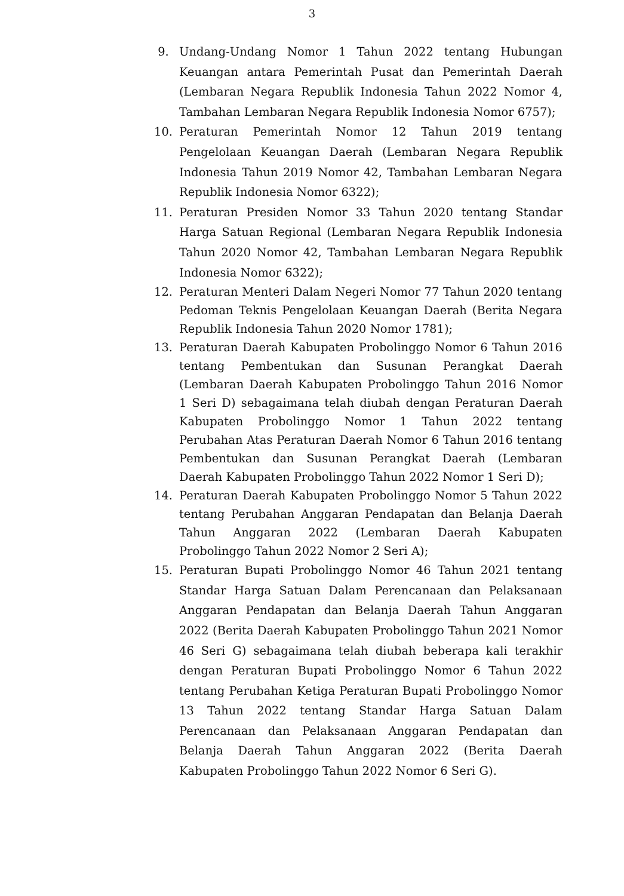3
9. Undang-Undang Nomor 1 Tahun 2022 tentang Hubungan Keuangan antara Pemerintah Pusat dan Pemerintah Daerah (Lembaran Negara Republik Indonesia Tahun 2022 Nomor 4, Tambahan Lembaran Negara Republik Indonesia Nomor 6757);
10. Peraturan Pemerintah Nomor 12 Tahun 2019 tentang Pengelolaan Keuangan Daerah (Lembaran Negara Republik Indonesia Tahun 2019 Nomor 42, Tambahan Lembaran Negara Republik Indonesia Nomor 6322);
11. Peraturan Presiden Nomor 33 Tahun 2020 tentang Standar Harga Satuan Regional (Lembaran Negara Republik Indonesia Tahun 2020 Nomor 42, Tambahan Lembaran Negara Republik Indonesia Nomor 6322);
12. Peraturan Menteri Dalam Negeri Nomor 77 Tahun 2020 tentang Pedoman Teknis Pengelolaan Keuangan Daerah (Berita Negara Republik Indonesia Tahun 2020 Nomor 1781);
13. Peraturan Daerah Kabupaten Probolinggo Nomor 6 Tahun 2016 tentang Pembentukan dan Susunan Perangkat Daerah (Lembaran Daerah Kabupaten Probolinggo Tahun 2016 Nomor 1 Seri D) sebagaimana telah diubah dengan Peraturan Daerah Kabupaten Probolinggo Nomor 1 Tahun 2022 tentang Perubahan Atas Peraturan Daerah Nomor 6 Tahun 2016 tentang Pembentukan dan Susunan Perangkat Daerah (Lembaran Daerah Kabupaten Probolinggo Tahun 2022 Nomor 1 Seri D);
14. Peraturan Daerah Kabupaten Probolinggo Nomor 5 Tahun 2022 tentang Perubahan Anggaran Pendapatan dan Belanja Daerah Tahun Anggaran 2022 (Lembaran Daerah Kabupaten Probolinggo Tahun 2022 Nomor 2 Seri A);
15. Peraturan Bupati Probolinggo Nomor 46 Tahun 2021 tentang Standar Harga Satuan Dalam Perencanaan dan Pelaksanaan Anggaran Pendapatan dan Belanja Daerah Tahun Anggaran 2022 (Berita Daerah Kabupaten Probolinggo Tahun 2021 Nomor 46 Seri G) sebagaimana telah diubah beberapa kali terakhir dengan Peraturan Bupati Probolinggo Nomor 6 Tahun 2022 tentang Perubahan Ketiga Peraturan Bupati Probolinggo Nomor 13 Tahun 2022 tentang Standar Harga Satuan Dalam Perencanaan dan Pelaksanaan Anggaran Pendapatan dan Belanja Daerah Tahun Anggaran 2022 (Berita Daerah Kabupaten Probolinggo Tahun 2022 Nomor 6 Seri G).